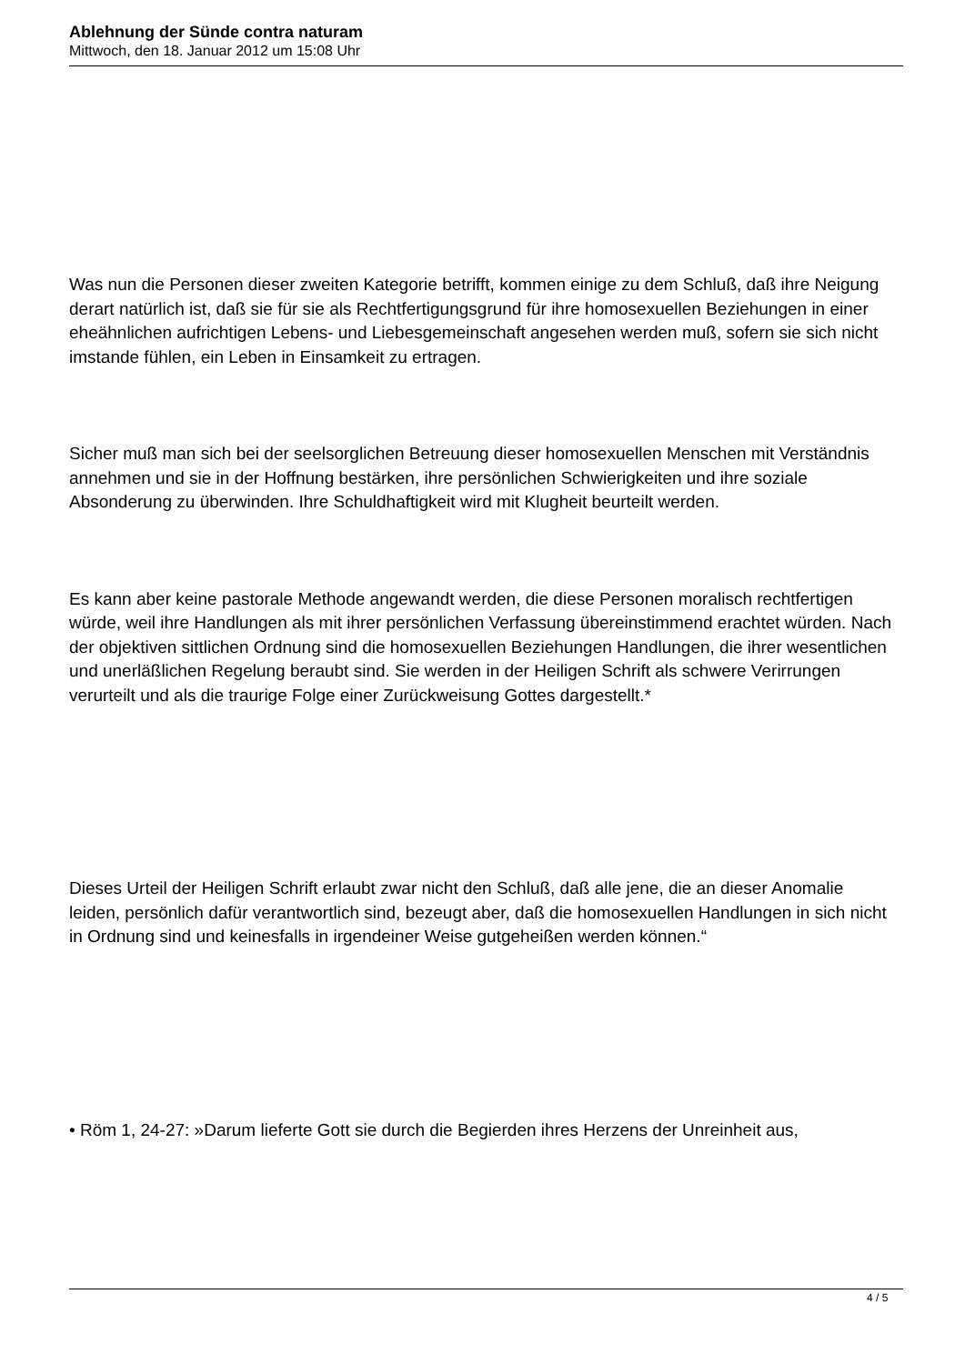Ablehnung der Sünde contra naturam
Mittwoch, den 18. Januar 2012 um 15:08 Uhr
Was nun die Personen dieser zweiten Kategorie betrifft, kommen einige zu dem Schluß, daß ihre Neigung derart natürlich ist, daß sie für sie als Rechtfertigungsgrund für ihre homosexuellen Beziehungen in einer eheähnlichen aufrichtigen Lebens- und Liebesgemeinschaft angesehen werden muß, sofern sie sich nicht imstande fühlen, ein Leben in Einsamkeit zu ertragen.
Sicher muß man sich bei der seelsorglichen Betreuung dieser homosexuellen Menschen mit Verständnis annehmen und sie in der Hoffnung bestärken, ihre persönlichen Schwierigkeiten und ihre soziale Absonderung zu überwinden. Ihre Schuldhaftigkeit wird mit Klugheit beurteilt werden.
Es kann aber keine pastorale Methode angewandt werden, die diese Personen moralisch rechtfertigen würde, weil ihre Handlungen als mit ihrer persönlichen Verfassung übereinstimmend erachtet würden. Nach der objektiven sittlichen Ordnung sind die homosexuellen Beziehungen Handlungen, die ihrer wesentlichen und unerläßlichen Regelung beraubt sind. Sie werden in der Heiligen Schrift als schwere Verirrungen verurteilt und als die traurige Folge einer Zurückweisung Gottes dargestellt.*
Dieses Urteil der Heiligen Schrift erlaubt zwar nicht den Schluß, daß alle jene, die an dieser Anomalie leiden, persönlich dafür verantwortlich sind, bezeugt aber, daß die homosexuellen Handlungen in sich nicht in Ordnung sind und keinesfalls in irgendeiner Weise gutgeheißen werden können.“
• Röm 1, 24-27: »Darum lieferte Gott sie durch die Begierden ihres Herzens der Unreinheit aus,
4 / 5